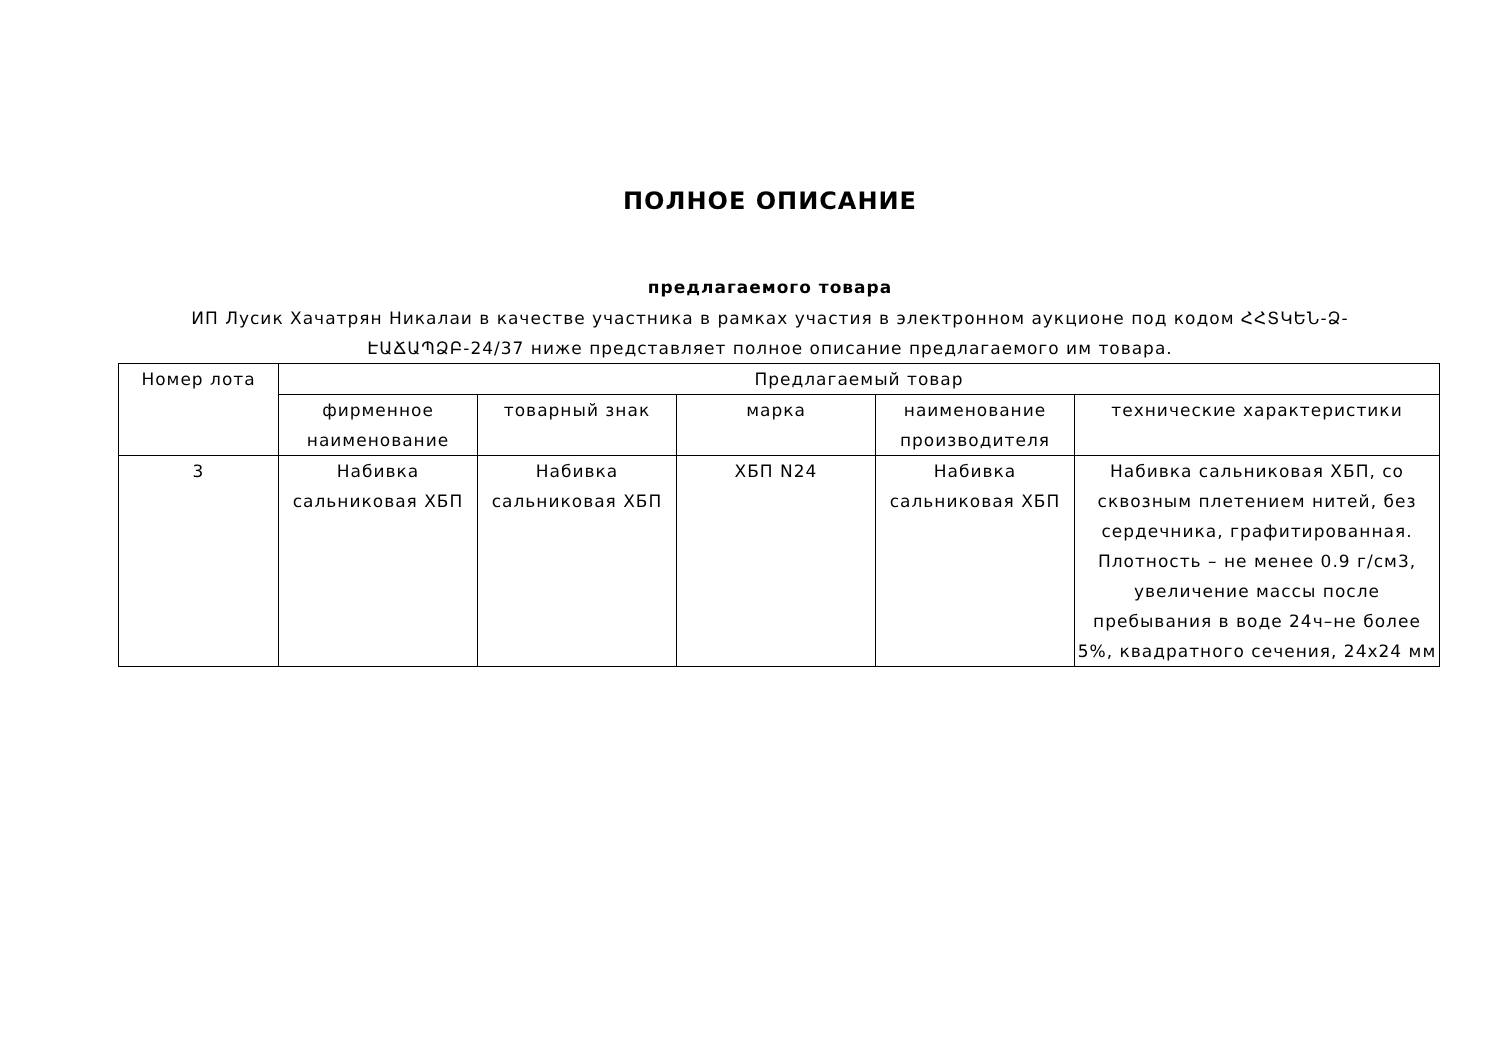ПОЛНОЕ ОПИСАНИЕ
предлагаемого товара
ИП Лусик Хачатрян Никалаи в качестве участника в рамках участия в электронном аукционе под кодом ՀՀՏԿԵՆ-Ձ-ԷԱՃԱՊՁԲ-24/37 ниже представляет полное описание предлагаемого им товара.
| Номер лота | Предлагаемый товар | | | | |
| --- | --- | --- | --- | --- | --- |
| | фирменное наименование | товарный знак | марка | наименование производителя | технические характеристики |
| 3 | Набивка сальниковая ХБП | Набивка сальниковая ХБП | ХБП N24 | Набивка сальниковая ХБП | Набивка сальниковая ХБП, со сквозным плетением нитей, без сердечника, графитированная. Плотность – не менее 0.9 г/см3, увеличение массы после пребывания в воде 24ч–не более 5%, квадратного сечения, 24х24 мм |